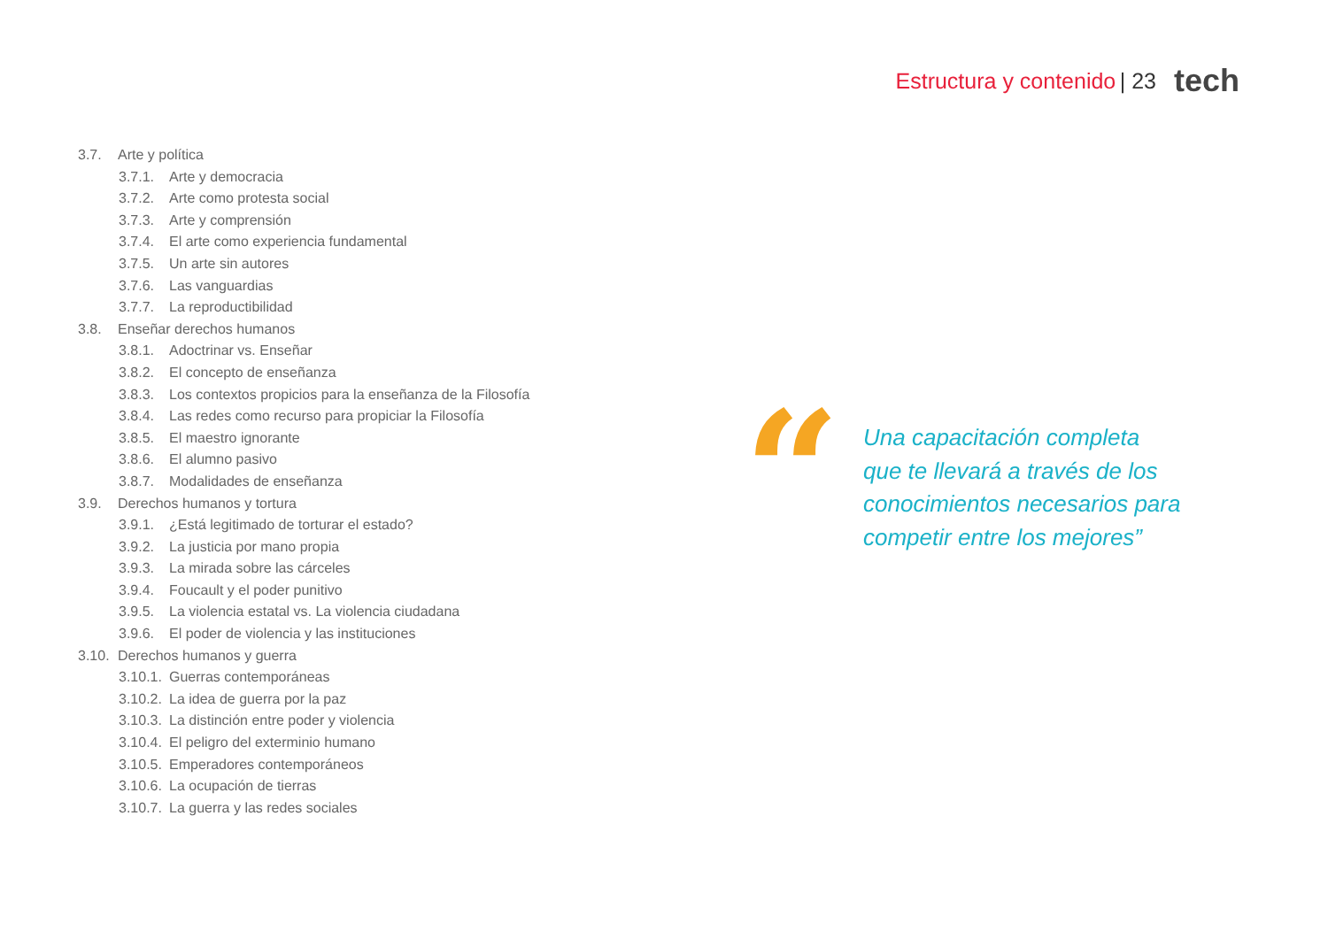Estructura y contenido | 23 tech
3.7. Arte y política
3.7.1. Arte y democracia
3.7.2. Arte como protesta social
3.7.3. Arte y comprensión
3.7.4. El arte como experiencia fundamental
3.7.5. Un arte sin autores
3.7.6. Las vanguardias
3.7.7. La reproductibilidad
3.8. Enseñar derechos humanos
3.8.1. Adoctrinar vs. Enseñar
3.8.2. El concepto de enseñanza
3.8.3. Los contextos propicios para la enseñanza de la Filosofía
3.8.4. Las redes como recurso para propiciar la Filosofía
3.8.5. El maestro ignorante
3.8.6. El alumno pasivo
3.8.7. Modalidades de enseñanza
3.9. Derechos humanos y tortura
3.9.1. ¿Está legitimado de torturar el estado?
3.9.2. La justicia por mano propia
3.9.3. La mirada sobre las cárceles
3.9.4. Foucault y el poder punitivo
3.9.5. La violencia estatal vs. La violencia ciudadana
3.9.6. El poder de violencia y las instituciones
3.10. Derechos humanos y guerra
3.10.1. Guerras contemporáneas
3.10.2. La idea de guerra por la paz
3.10.3. La distinción entre poder y violencia
3.10.4. El peligro del exterminio humano
3.10.5. Emperadores contemporáneos
3.10.6. La ocupación de tierras
3.10.7. La guerra y las redes sociales
“
Una capacitación completa que te llevará a través de los conocimientos necesarios para competir entre los mejores”